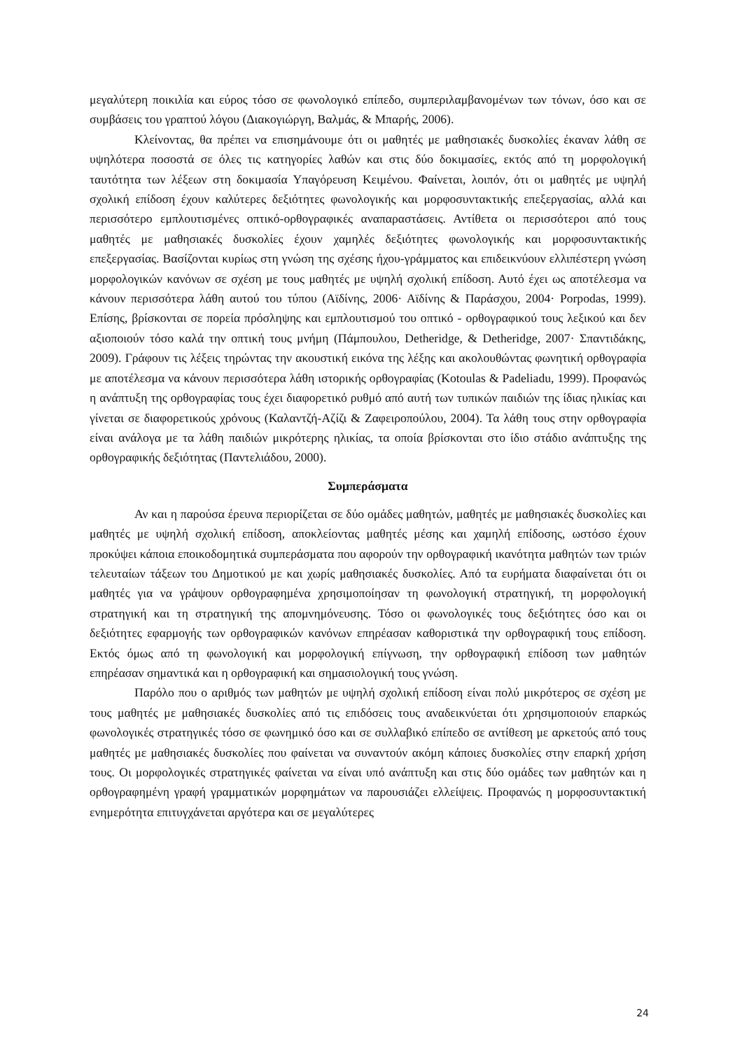μεγαλύτερη ποικιλία και εύρος τόσο σε φωνολογικό επίπεδο, συμπεριλαμβανομένων των τόνων, όσο και σε συμβάσεις του γραπτού λόγου (Διακογιώργη, Βαλμάς, & Μπαρής, 2006).
Κλείνοντας, θα πρέπει να επισημάνουμε ότι οι μαθητές με μαθησιακές δυσκολίες έκαναν λάθη σε υψηλότερα ποσοστά σε όλες τις κατηγορίες λαθών και στις δύο δοκιμασίες, εκτός από τη μορφολογική ταυτότητα των λέξεων στη δοκιμασία Υπαγόρευση Κειμένου. Φαίνεται, λοιπόν, ότι οι μαθητές με υψηλή σχολική επίδοση έχουν καλύτερες δεξιότητες φωνολογικής και μορφοσυντακτικής επεξεργασίας, αλλά και περισσότερο εμπλουτισμένες οπτικό-ορθογραφικές αναπαραστάσεις. Αντίθετα οι περισσότεροι από τους μαθητές με μαθησιακές δυσκολίες έχουν χαμηλές δεξιότητες φωνολογικής και μορφοσυντακτικής επεξεργασίας. Βασίζονται κυρίως στη γνώση της σχέσης ήχου-γράμματος και επιδεικνύουν ελλιπέστερη γνώση μορφολογικών κανόνων σε σχέση με τους μαθητές με υψηλή σχολική επίδοση. Αυτό έχει ως αποτέλεσμα να κάνουν περισσότερα λάθη αυτού του τύπου (Αϊδίνης, 2006· Αϊδίνης & Παράσχου, 2004· Porpodas, 1999). Επίσης, βρίσκονται σε πορεία πρόσληψης και εμπλουτισμού του οπτικό - ορθογραφικού τους λεξικού και δεν αξιοποιούν τόσο καλά την οπτική τους μνήμη (Πάμπουλου, Detheridge, & Detheridge, 2007· Σπαντιδάκης, 2009). Γράφουν τις λέξεις τηρώντας την ακουστική εικόνα της λέξης και ακολουθώντας φωνητική ορθογραφία με αποτέλεσμα να κάνουν περισσότερα λάθη ιστορικής ορθογραφίας (Kotoulas & Padeliadu, 1999). Προφανώς η ανάπτυξη της ορθογραφίας τους έχει διαφορετικό ρυθμό από αυτή των τυπικών παιδιών της ίδιας ηλικίας και γίνεται σε διαφορετικούς χρόνους (Καλαντζή-Αζίζι & Ζαφειροπούλου, 2004). Τα λάθη τους στην ορθογραφία είναι ανάλογα με τα λάθη παιδιών μικρότερης ηλικίας, τα οποία βρίσκονται στο ίδιο στάδιο ανάπτυξης της ορθογραφικής δεξιότητας (Παντελιάδου, 2000).
Συμπεράσματα
Αν και η παρούσα έρευνα περιορίζεται σε δύο ομάδες μαθητών, μαθητές με μαθησιακές δυσκολίες και μαθητές με υψηλή σχολική επίδοση, αποκλείοντας μαθητές μέσης και χαμηλή επίδοσης, ωστόσο έχουν προκύψει κάποια εποικοδομητικά συμπεράσματα που αφορούν την ορθογραφική ικανότητα μαθητών των τριών τελευταίων τάξεων του Δημοτικού με και χωρίς μαθησιακές δυσκολίες. Από τα ευρήματα διαφαίνεται ότι οι μαθητές για να γράψουν ορθογραφημένα χρησιμοποίησαν τη φωνολογική στρατηγική, τη μορφολογική στρατηγική και τη στρατηγική της απομνημόνευσης. Τόσο οι φωνολογικές τους δεξιότητες όσο και οι δεξιότητες εφαρμογής των ορθογραφικών κανόνων επηρέασαν καθοριστικά την ορθογραφική τους επίδοση. Εκτός όμως από τη φωνολογική και μορφολογική επίγνωση, την ορθογραφική επίδοση των μαθητών επηρέασαν σημαντικά και η ορθογραφική και σημασιολογική τους γνώση.
Παρόλο που ο αριθμός των μαθητών με υψηλή σχολική επίδοση είναι πολύ μικρότερος σε σχέση με τους μαθητές με μαθησιακές δυσκολίες από τις επιδόσεις τους αναδεικνύεται ότι χρησιμοποιούν επαρκώς φωνολογικές στρατηγικές τόσο σε φωνημικό όσο και σε συλλαβικό επίπεδο σε αντίθεση με αρκετούς από τους μαθητές με μαθησιακές δυσκολίες που φαίνεται να συναντούν ακόμη κάποιες δυσκολίες στην επαρκή χρήση τους. Οι μορφολογικές στρατηγικές φαίνεται να είναι υπό ανάπτυξη και στις δύο ομάδες των μαθητών και η ορθογραφημένη γραφή γραμματικών μορφημάτων να παρουσιάζει ελλείψεις. Προφανώς η μορφοσυντακτική ενημερότητα επιτυγχάνεται αργότερα και σε μεγαλύτερες
24